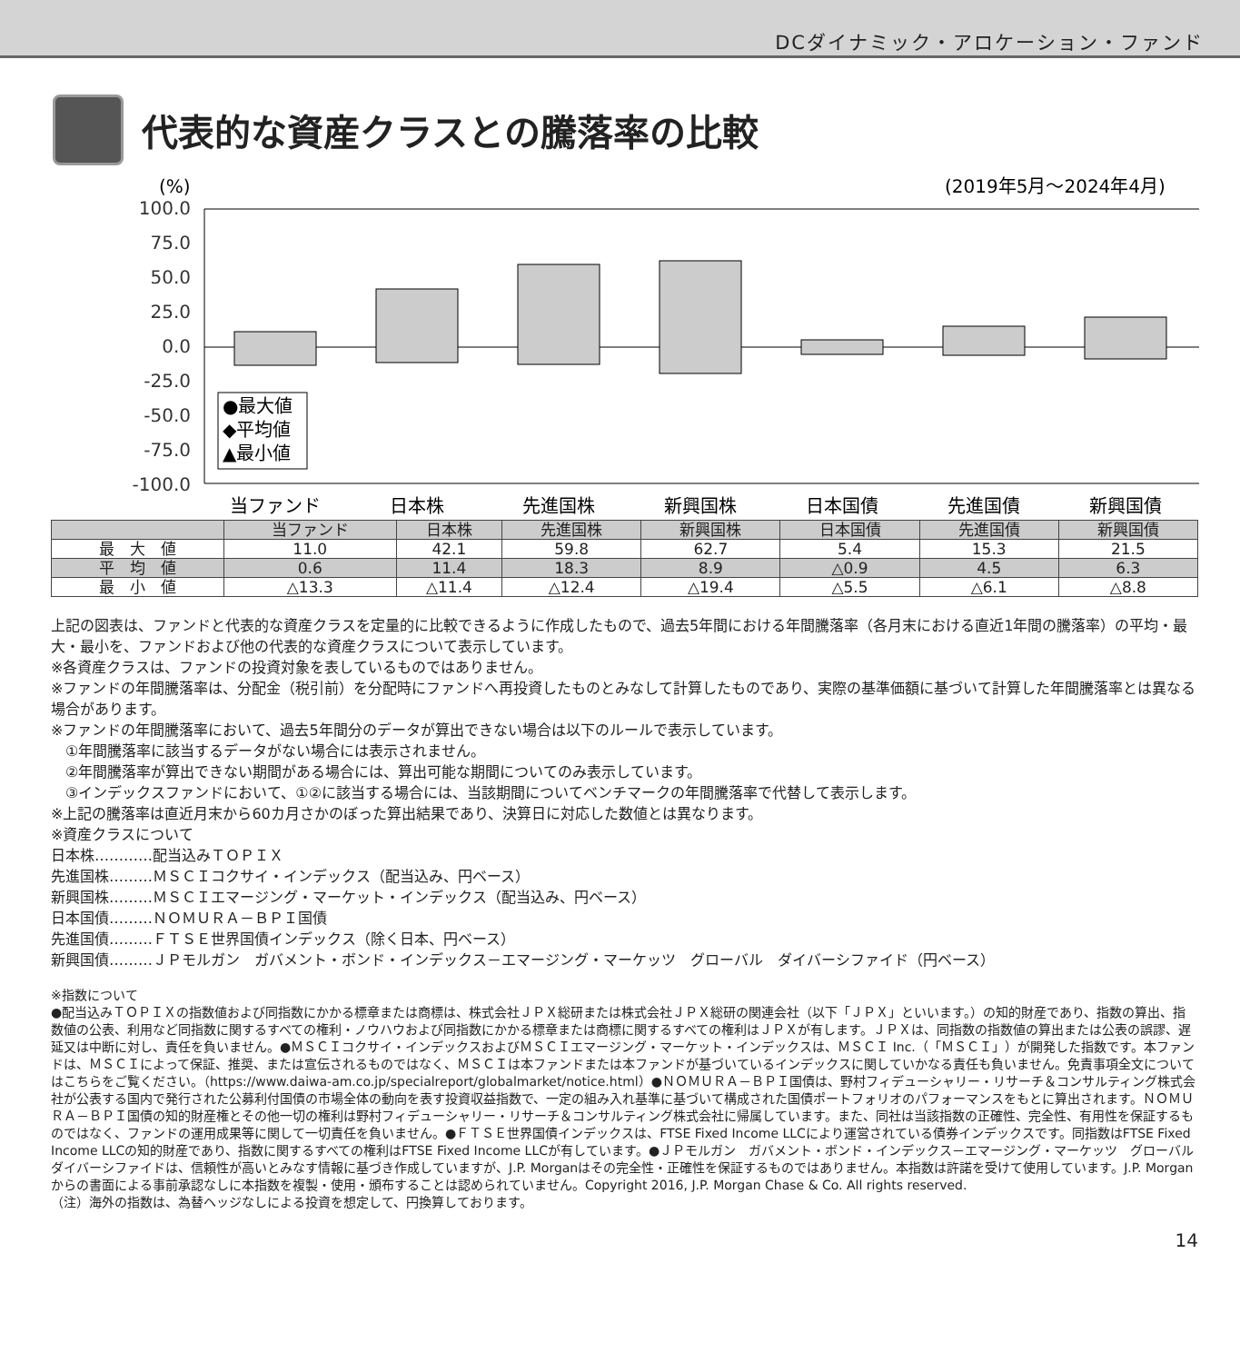DCダイナミック・アロケーション・ファンド
代表的な資産クラスとの騰落率の比較
(%)
(2019年5月～2024年4月)
100.0
75.0
50.0
25.0
0.0
-25.0
-50.0
-75.0
-100.0
●最大値
◆平均値
▲最小値
当ファンド
日本株
先進国株
新興国株
日本国債
先進国債
新興国債
| | 当ファンド | 日本株 | 先進国株 | 新興国株 | 日本国債 | 先進国債 | 新興国債 |
| --- | --- | --- | --- | --- | --- | --- | --- |
| 最 大 値 | 11.0 | 42.1 | 59.8 | 62.7 | 5.4 | 15.3 | 21.5 |
| 平 均 値 | 0.6 | 11.4 | 18.3 | 8.9 | △0.9 | 4.5 | 6.3 |
| 最 小 値 | △13.3 | △11.4 | △12.4 | △19.4 | △5.5 | △6.1 | △8.8 |
上記の図表は、ファンドと代表的な資産クラスを定量的に比較できるように作成したもので、過去5年間における年間騰落率（各月末における直近1年間の騰落率）の平均・最大・最小を、ファンドおよび他の代表的な資産クラスについて表示しています。
※各資産クラスは、ファンドの投資対象を表しているものではありません。
※ファンドの年間騰落率は、分配金（税引前）を分配時にファンドへ再投資したものとみなして計算したものであり、実際の基準価額に基づいて計算した年間騰落率とは異なる場合があります。
※ファンドの年間騰落率において、過去5年間分のデータが算出できない場合は以下のルールで表示しています。
　①年間騰落率に該当するデータがない場合には表示されません。
　②年間騰落率が算出できない期間がある場合には、算出可能な期間についてのみ表示しています。
　③インデックスファンドにおいて、①②に該当する場合には、当該期間についてベンチマークの年間騰落率で代替して表示します。
※上記の騰落率は直近月末から60カ月さかのぼった算出結果であり、決算日に対応した数値とは異なります。
※資産クラスについて
日本株…………配当込みＴＯＰＩＸ
先進国株………ＭＳＣＩコクサイ・インデックス（配当込み、円ベース）
新興国株………ＭＳＣＩエマージング・マーケット・インデックス（配当込み、円ベース）
日本国債………ＮＯＭＵＲＡ－ＢＰＩ国債
先進国債………ＦＴＳＥ世界国債インデックス（除く日本、円ベース）
新興国債………ＪＰモルガン　ガバメント・ボンド・インデックス－エマージング・マーケッツ　グローバル　ダイバーシファイド（円ベース）
※指数について
●配当込みＴＯＰＩＸの指数値および同指数にかかる標章または商標は、株式会社ＪＰＸ総研または株式会社ＪＰＸ総研の関連会社（以下「ＪＰＸ」といいます。）の知的財産であり、指数の算出、指数値の公表、利用など同指数に関するすべての権利・ノウハウおよび同指数にかかる標章または商標に関するすべての権利はＪＰＸが有します。ＪＰＸは、同指数の指数値の算出または公表の誤謬、遅延又は中断に対し、責任を負いません。●ＭＳＣＩコクサイ・インデックスおよびＭＳＣＩエマージング・マーケット・インデックスは、ＭＳＣＩ Inc.（「ＭＳＣＩ」）が開発した指数です。本ファンドは、ＭＳＣＩによって保証、推奨、または宣伝されるものではなく、ＭＳＣＩは本ファンドまたは本ファンドが基づいているインデックスに関していかなる責任も負いません。免責事項全文についてはこちらをご覧ください。（https://www.daiwa-am.co.jp/specialreport/globalmarket/notice.html）●ＮＯＭＵＲＡ－ＢＰＩ国債は、野村フィデューシャリー・リサーチ＆コンサルティング株式会社が公表する国内で発行された公募利付国債の市場全体の動向を表す投資収益指数で、一定の組み入れ基準に基づいて構成された国債ポートフォリオのパフォーマンスをもとに算出されます。ＮＯＭＵＲＡ－ＢＰＩ国債の知的財産権とその他一切の権利は野村フィデューシャリー・リサーチ＆コンサルティング株式会社に帰属しています。また、同社は当該指数の正確性、完全性、有用性を保証するものではなく、ファンドの運用成果等に関して一切責任を負いません。●ＦＴＳＥ世界国債インデックスは、FTSE Fixed Income LLCにより運営されている債券インデックスです。同指数はFTSE Fixed Income LLCの知的財産であり、指数に関するすべての権利はFTSE Fixed Income LLCが有しています。●ＪＰモルガン　ガバメント・ボンド・インデックス－エマージング・マーケッツ　グローバル　ダイバーシファイドは、信頼性が高いとみなす情報に基づき作成していますが、J.P. Morganはその完全性・正確性を保証するものではありません。本指数は許諾を受けて使用しています。J.P. Morganからの書面による事前承認なしに本指数を複製・使用・頒布することは認められていません。Copyright 2016, J.P. Morgan Chase & Co. All rights reserved.
（注）海外の指数は、為替ヘッジなしによる投資を想定して、円換算しております。
14